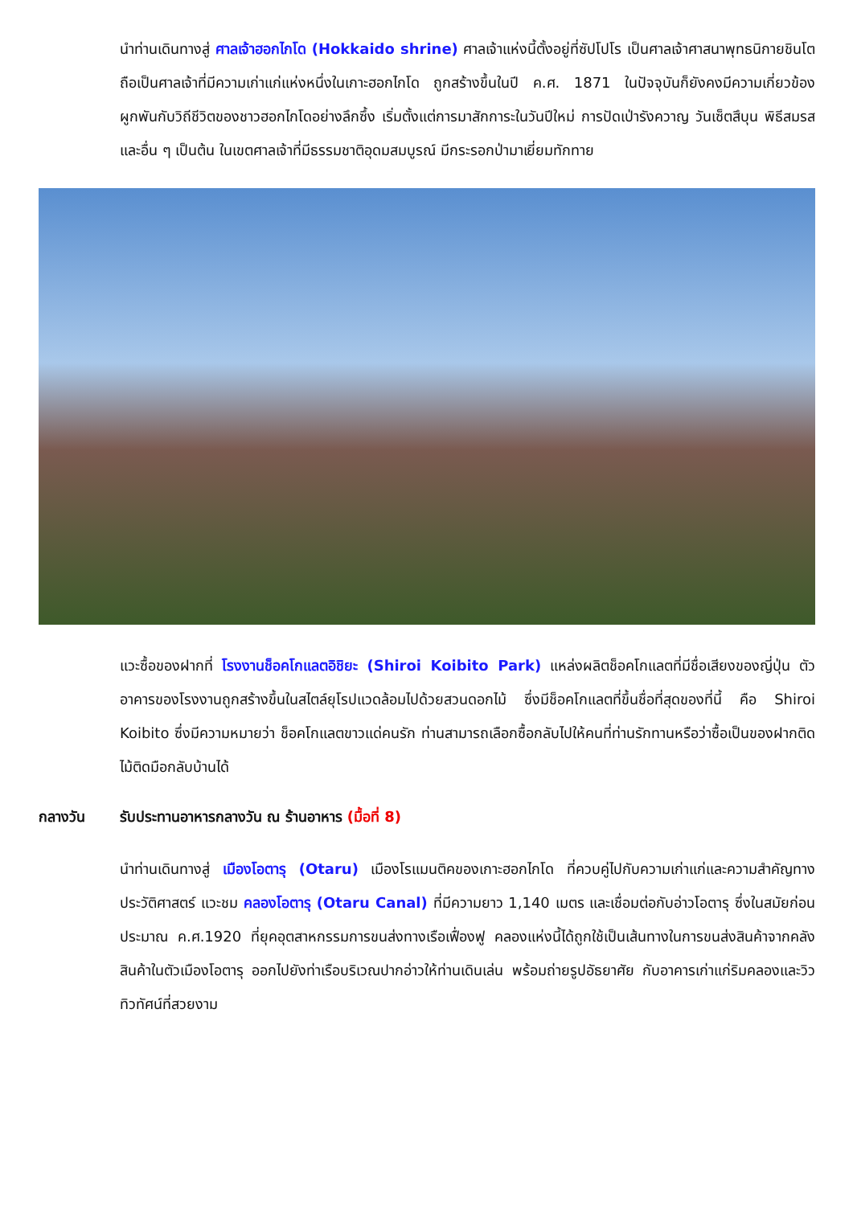นำท่านเดินทางสู่ ศาลเจ้าฮอกไกโด (Hokkaido shrine) ศาลเจ้าแห่งนี้ตั้งอยู่ที่ซัปโปโร เป็นศาลเจ้าศาสนาพุทธนิกายชินโตถือเป็นศาลเจ้าที่มีความเก่าแก่แห่งหนึ่งในเกาะฮอกไกโด ถูกสร้างขึ้นในปี ค.ศ. 1871 ในปัจจุบันก็ยังคงมีความเกี่ยวข้องผูกพันกับวิถีชีวิตของชาวฮอกไกโดอย่างลึกซึ้ง เริ่มตั้งแต่การมาสักการะในวันปีใหม่ การปัดเป่ารังควาญ วันเซ็ตสึบุน พิธีสมรสและอื่น ๆ เป็นต้น ในเขตศาลเจ้าที่มีธรรมชาติอุดมสมบูรณ์ มีกระรอกป่ามาเยี่ยมทักทาย
แวะซื้อของฝากที่ โรงงานช็อคโกแลตอิชิยะ (Shiroi Koibito Park) แหล่งผลิตช็อคโกแลตที่มีชื่อเสียงของญี่ปุ่น ตัวอาคารของโรงงานถูกสร้างขึ้นในสไตล์ยุโรปแวดล้อมไปด้วยสวนดอกไม้ ซึ่งมีช็อคโกแลตที่ขึ้นชื่อที่สุดของที่นี้ คือ Shiroi Koibito ซึ่งมีความหมายว่า ช็อคโกแลตขาวแด่คนรัก ท่านสามารถเลือกซื้อกลับไปให้คนที่ท่านรักทานหรือว่าซื้อเป็นของฝากติดไม้ติดมือกลับบ้านได้
กลางวัน รับประทานอาหารกลางวัน ณ ร้านอาหาร (มื้อที่ 8)
นำท่านเดินทางสู่ เมืองโอตารุ (Otaru) เมืองโรแมนติคของเกาะฮอกไกโด ที่ควบคู่ไปกับความเก่าแก่และความสำคัญทางประวัติศาสตร์ แวะชม คลองโอตารุ (Otaru Canal) ที่มีความยาว 1,140 เมตร และเชื่อมต่อกับอ่าวโอตารุ ซึ่งในสมัยก่อนประมาณ ค.ศ.1920 ที่ยุคอุตสาหกรรมการขนส่งทางเรือเฟื่องฟู คลองแห่งนี้ได้ถูกใช้เป็นเส้นทางในการขนส่งสินค้าจากคลังสินค้าในตัวเมืองโอตารุ ออกไปยังท่าเรือบริเวณปากอ่าวให้ท่านเดินเล่น พร้อมถ่ายรูปอัธยาศัย กับอาคารเก่าแก่ริมคลองและวิวทิวทัศน์ที่สวยงาม